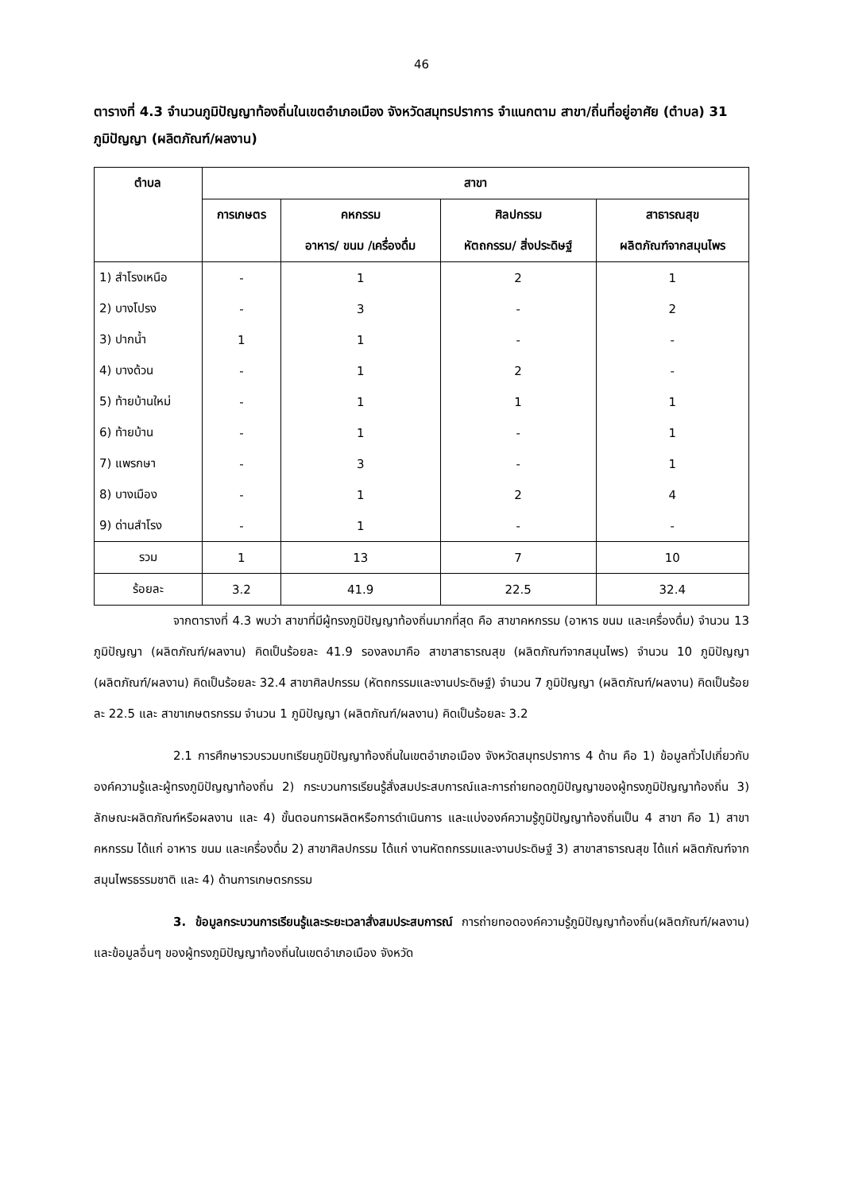46
ตารางที่ 4.3 จำนวนภูมิปัญญาท้องถิ่นในเขตอำเภอเมือง จังหวัดสมุทรปราการ จำแนกตาม สาขา/ถิ่นที่อยู่อาศัย (ตำบล) 31 ภูมิปัญญา (ผลิตภัณฑ์/ผลงาน)
| ตำบล | สาขา | | | |
| --- | --- | --- | --- | --- |
| | การเกษตร | คหกรรม | ศิลปกรรม | สาธารณสุข |
| | | อาหาร/ ขนม /เครื่องดื่ม | หัตถกรรม/ สิ่งประดิษฐ์ | ผลิตภัณฑ์จากสมุนไพร |
| 1) สำโรงเหนือ | - | 1 | 2 | 1 |
| 2) บางโปรง | - | 3 | - | 2 |
| 3) ปากน้ำ | 1 | 1 | - | - |
| 4) บางด้วน | - | 1 | 2 | - |
| 5) ท้ายบ้านใหม่ | - | 1 | 1 | 1 |
| 6) ท้ายบ้าน | - | 1 | - | 1 |
| 7) แพรกษา | - | 3 | - | 1 |
| 8) บางเมือง | - | 1 | 2 | 4 |
| 9) ด่านสำโรง | - | 1 | - | - |
| รวม | 1 | 13 | 7 | 10 |
| ร้อยละ | 3.2 | 41.9 | 22.5 | 32.4 |
จากตารางที่ 4.3 พบว่า สาขาที่มีผู้ทรงภูมิปัญญาท้องถิ่นมากที่สุด คือ สาขาคหกรรม (อาหาร ขนม และเครื่องดื่ม) จำนวน 13 ภูมิปัญญา (ผลิตภัณฑ์/ผลงาน) คิดเป็นร้อยละ 41.9 รองลงมาคือ สาขาสาธารณสุข (ผลิตภัณฑ์จากสมุนไพร) จำนวน 10 ภูมิปัญญา (ผลิตภัณฑ์/ผลงาน) คิดเป็นร้อยละ 32.4 สาขาศิลปกรรม (หัตถกรรมและงานประดิษฐ์) จำนวน 7 ภูมิปัญญา (ผลิตภัณฑ์/ผลงาน) คิดเป็นร้อยละ 22.5 และ สาขาเกษตรกรรม จำนวน 1 ภูมิปัญญา (ผลิตภัณฑ์/ผลงาน) คิดเป็นร้อยละ 3.2
2.1 การศึกษารวบรวมบทเรียนภูมิปัญญาท้องถิ่นในเขตอำเภอเมือง จังหวัดสมุทรปราการ 4 ด้าน คือ 1) ข้อมูลทั่วไปเกี่ยวกับองค์ความรู้และผู้ทรงภูมิปัญญาท้องถิ่น 2) กระบวนการเรียนรู้สั่งสมประสบการณ์และการถ่ายทอดภูมิปัญญาของผู้ทรงภูมิปัญญาท้องถิ่น 3) ลักษณะผลิตภัณฑ์หรือผลงาน และ 4) ขั้นตอนการผลิตหรือการดำเนินการ และแบ่งองค์ความรู้ภูมิปัญญาท้องถิ่นเป็น 4 สาขา คือ 1) สาขาคหกรรม ได้แก่ อาหาร ขนม และเครื่องดื่ม 2) สาขาศิลปกรรม ได้แก่ งานหัตถกรรมและงานประดิษฐ์ 3) สาขาสาธารณสุข ได้แก่ ผลิตภัณฑ์จากสมุนไพรธรรมชาติ และ 4) ด้านการเกษตรกรรม
3. ข้อมูลกระบวนการเรียนรู้และระยะเวลาสั่งสมประสบการณ์ การถ่ายทอดองค์ความรู้ภูมิปัญญาท้องถิ่น(ผลิตภัณฑ์/ผลงาน) และข้อมูลอื่นๆ ของผู้ทรงภูมิปัญญาท้องถิ่นในเขตอำเภอเมือง จังหวัด